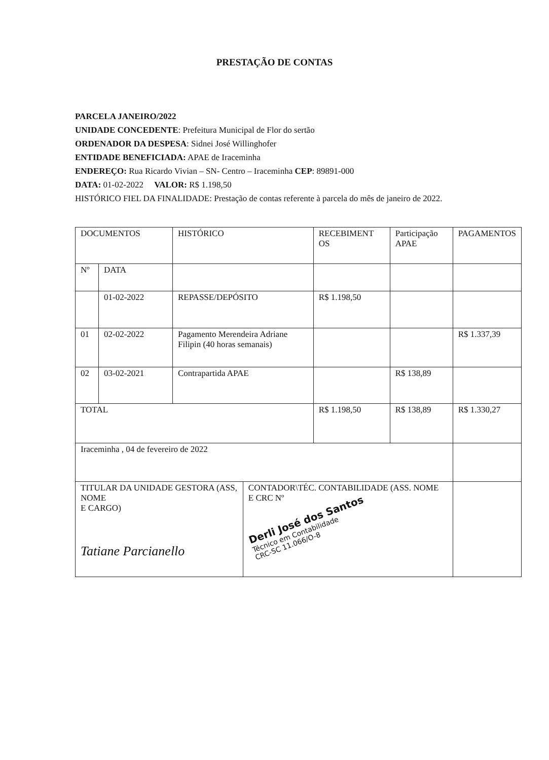PRESTAÇÃO DE CONTAS
PARCELA JANEIRO/2022
UNIDADE CONCEDENTE: Prefeitura Municipal de Flor do sertão
ORDENADOR DA DESPESA: Sidnei José Willinghofer
ENTIDADE BENEFICIADA: APAE de Iraceminha
ENDEREÇO: Rua Ricardo Vivian – SN- Centro – Iraceminha CEP: 89891-000
DATA: 01-02-2022 VALOR: R$ 1.198,50
HISTÓRICO FIEL DA FINALIDADE: Prestação de contas referente à parcela do mês de janeiro de 2022.
| DOCUMENTOS | | HISTÓRICO | | RECEBIMENT OS | Participação APAE | PAGAMENTOS |
| Nº | DATA | | | | | |
| | 01-02-2022 | REPASSE/DEPÓSITO | | R$ 1.198,50 | | |
| 01 | 02-02-2022 | Pagamento Merendeira Adriane Filipin (40 horas semanais) | | | | R$ 1.337,39 |
| 02 | 03-02-2021 | Contrapartida APAE | | | R$ 138,89 | |
| TOTAL | | | | R$ 1.198,50 | R$ 138,89 | R$ 1.330,27 |
| Iraceminha , 04 de fevereiro de 2022 | | | | | | |
| TITULAR DA UNIDADE GESTORA (ASS, NOME E CARGO) Tatiane Parcianello | | | CONTADOR\TÉC. CONTABILIDADE (ASS. NOME E CRC Nº Derli José dos Santos Técnico em Contabilidade CRC-SC 11.066/O-8 | | | |